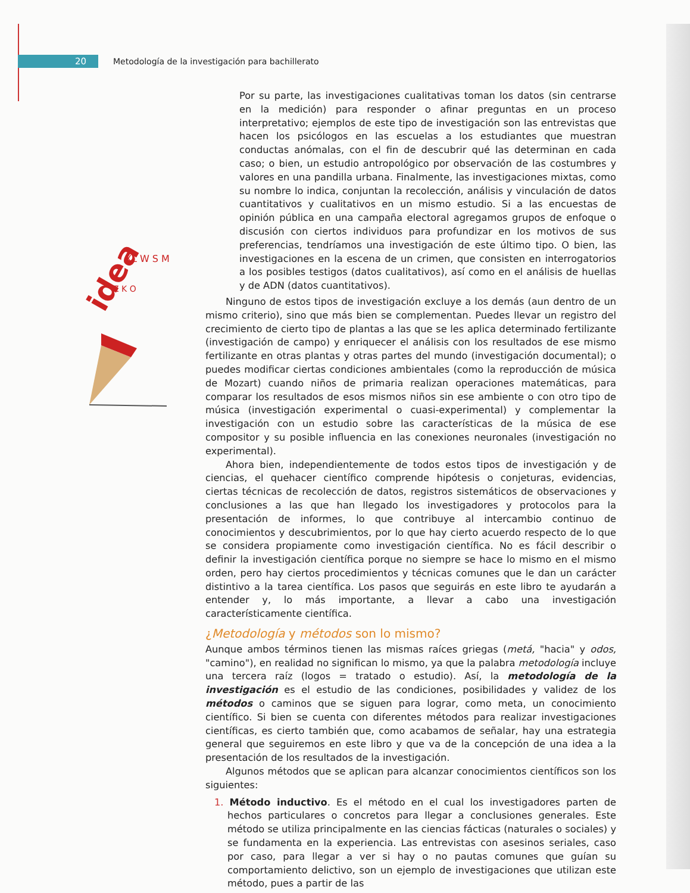20
Metodología de la investigación para bachillerato
idea
XL W S M
Z K O
Por su parte, las investigaciones cualitativas toman los datos (sin centrarse en la medición) para responder o afinar preguntas en un proceso interpretativo; ejemplos de este tipo de investigación son las entrevistas que hacen los psicólogos en las escuelas a los estudiantes que muestran conductas anómalas, con el fin de descubrir qué las determinan en cada caso; o bien, un estudio antropológico por observación de las costumbres y valores en una pandilla urbana. Finalmente, las investigaciones mixtas, como su nombre lo indica, conjuntan la recolección, análisis y vinculación de datos cuantitativos y cualitativos en un mismo estudio. Si a las encuestas de opinión pública en una campaña electoral agregamos grupos de enfoque o discusión con ciertos individuos para profundizar en los motivos de sus preferencias, tendríamos una investigación de este último tipo. O bien, las investigaciones en la escena de un crimen, que consisten en interrogatorios a los posibles testigos (datos cualitativos), así como en el análisis de huellas y de ADN (datos cuantitativos).
Ninguno de estos tipos de investigación excluye a los demás (aun dentro de un mismo criterio), sino que más bien se complementan. Puedes llevar un registro del crecimiento de cierto tipo de plantas a las que se les aplica determinado fertilizante (investigación de campo) y enriquecer el análisis con los resultados de ese mismo fertilizante en otras plantas y otras partes del mundo (investigación documental); o puedes modificar ciertas condiciones ambientales (como la reproducción de música de Mozart) cuando niños de primaria realizan operaciones matemáticas, para comparar los resultados de esos mismos niños sin ese ambiente o con otro tipo de música (investigación experimental o cuasi-experimental) y complementar la investigación con un estudio sobre las características de la música de ese compositor y su posible influencia en las conexiones neuronales (investigación no experimental).
Ahora bien, independientemente de todos estos tipos de investigación y de ciencias, el quehacer científico comprende hipótesis o conjeturas, evidencias, ciertas técnicas de recolección de datos, registros sistemáticos de observaciones y conclusiones a las que han llegado los investigadores y protocolos para la presentación de informes, lo que contribuye al intercambio continuo de conocimientos y descubrimientos, por lo que hay cierto acuerdo respecto de lo que se considera propiamente como investigación científica. No es fácil describir o definir la investigación científica porque no siempre se hace lo mismo en el mismo orden, pero hay ciertos procedimientos y técnicas comunes que le dan un carácter distintivo a la tarea científica. Los pasos que seguirás en este libro te ayudarán a entender y, lo más importante, a llevar a cabo una investigación característicamente científica.
¿Metodología y métodos son lo mismo?
Aunque ambos términos tienen las mismas raíces griegas (metá, "hacia" y odos, "camino"), en realidad no significan lo mismo, ya que la palabra metodología incluye una tercera raíz (logos = tratado o estudio). Así, la metodología de la investigación es el estudio de las condiciones, posibilidades y validez de los métodos o caminos que se siguen para lograr, como meta, un conocimiento científico. Si bien se cuenta con diferentes métodos para realizar investigaciones científicas, es cierto también que, como acabamos de señalar, hay una estrategia general que seguiremos en este libro y que va de la concepción de una idea a la presentación de los resultados de la investigación.
Algunos métodos que se aplican para alcanzar conocimientos científicos son los siguientes:
1. Método inductivo. Es el método en el cual los investigadores parten de hechos particulares o concretos para llegar a conclusiones generales. Este método se utiliza principalmente en las ciencias fácticas (naturales o sociales) y se fundamenta en la experiencia. Las entrevistas con asesinos seriales, caso por caso, para llegar a ver si hay o no pautas comunes que guían su comportamiento delictivo, son un ejemplo de investigaciones que utilizan este método, pues a partir de las